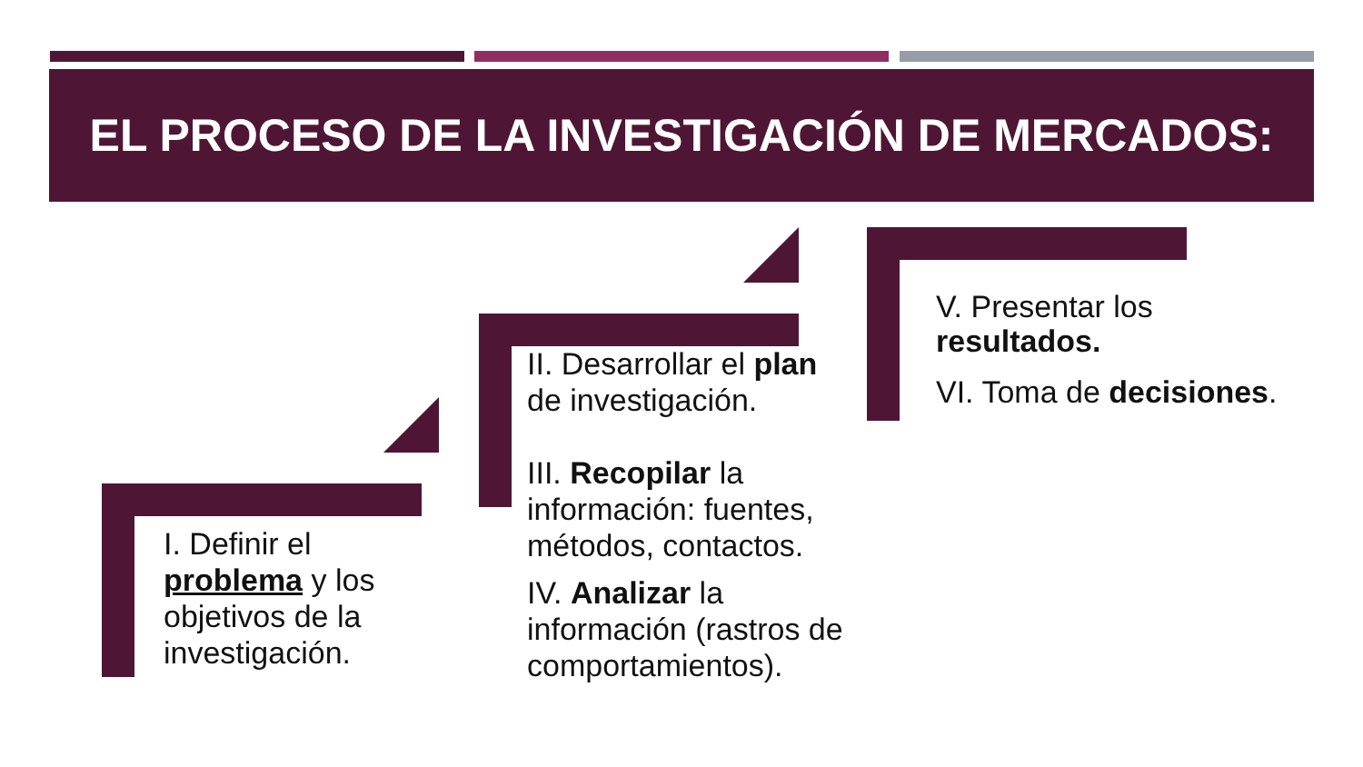EL PROCESO DE LA INVESTIGACIÓN DE MERCADOS:
I. Definir el problema y los objetivos de la investigación.
II. Desarrollar el plan de investigación.
III. Recopilar la información: fuentes, métodos, contactos.
IV. Analizar la información (rastros de comportamientos).
V. Presentar los resultados.
VI. Toma de decisiones.